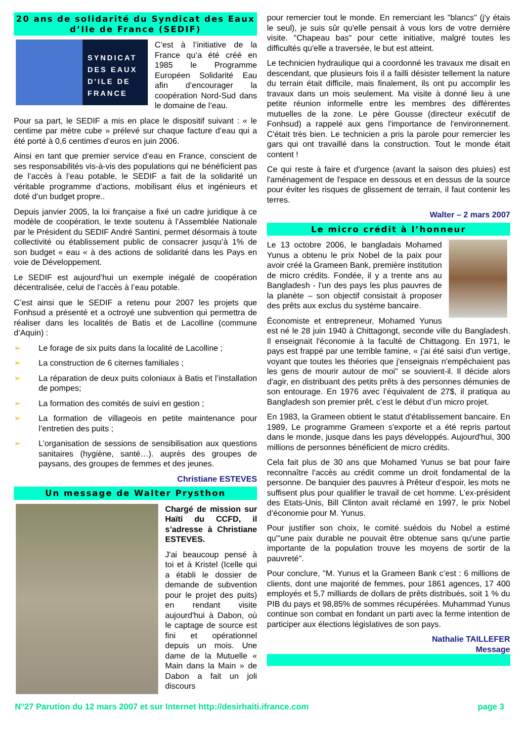20 ans de solidarité du Syndicat des Eaux d’Ile de France (SEDIF)
SYNDICAT DES EAUX D'ILE DE FRANCE
C’est à l’initiative de la France qu’a été créé en 1985 le Programme Européen Solidarité Eau afin d’encourager la coopération Nord-Sud dans le domaine de l’eau.
Pour sa part, le SEDIF a mis en place le dispositif suivant : « le centime par mètre cube » prélevé sur chaque facture d’eau qui a été porté à 0,6 centimes d’euros en juin 2006.
Ainsi en tant que premier service d’eau en France, conscient de ses responsabilités vis-à-vis des populations qui ne bénéficient pas de l’accès à l’eau potable, le SEDIF a fait de la solidarité un véritable programme d’actions, mobilisant élus et ingénieurs et doté d’un budget propre..
Depuis janvier 2005, la loi française a fixé un cadre juridique à ce modèle de coopération, le texte soutenu à l’Assemblée Nationale par le Président du SEDIF André Santini, permet désormais à toute collectivité ou établissement public de consacrer jusqu’à 1% de son budget « eau « à des actions de solidarité dans les Pays en voie de Développement.
Le SEDIF est aujourd’hui un exemple inégalé de coopération décentralisée, celui de l’accès à l’eau potable.
C’est ainsi que le SEDIF a retenu pour 2007 les projets que Fonhsud a présenté et a octroyé une subvention qui permettra de réaliser dans les localités de Batis et de Lacolline (commune d’Aquin) :
➢ Le forage de six puits dans la localité de Lacolline ;
➢ La construction de 6 citernes familiales ;
➢ La réparation de deux puits coloniaux à Batis et l’installation de pompes;
➢ La formation des comités de suivi en gestion ;
➢ La formation de villageois en petite maintenance pour l’entretien des puits ;
➢ L’organisation de sessions de sensibilisation aux questions sanitaires (hygiène, santé…). auprès des groupes de paysans, des groupes de femmes et des jeunes.
Christiane ESTEVES
Un message de Walter Prysthon
Chargé de mission sur Haïti du CCFD, il s’adresse à Christiane ESTEVES.
J'ai beaucoup pensé à toi et à Kristel (Icelle qui a établi le dossier de demande de subvention pour le projet des puits) en rendant visite aujourd'hui à Dabon, où le captage de source est fini et opérationnel depuis un mois. Une dame de la Mutuelle « Main dans la Main » de Dabon a fait un joli discours
pour remercier tout le monde. En remerciant les "blancs" (j'y étais le seul), je suis sûr qu'elle pensait à vous lors de votre dernière visite. "Chapeau bas" pour cette initiative, malgré toutes les difficultés qu'elle a traversée, le but est atteint.
Le technicien hydraulique qui a coordonné les travaux me disait en descendant, que plusieurs fois il a failli désister tellement la nature du terrain était difficile, mais finalement, ils ont pu accomplir les travaux dans un mois seulement. Ma visite à donné lieu à une petite réunion informelle entre les membres des différentes mutuelles de la zone. Le père Gousse (directeur exécutif de Fonhsud) a rappelé aux gens l'importance de l'environnement. C'était très bien. Le technicien a pris la parole pour remercier les gars qui ont travaillé dans la construction. Tout le monde était content !
Ce qui reste à faire et d'urgence (avant la saison des pluies) est l'aménagement de l'espace en dessous et en dessus de la source pour éviter les risques de glissement de terrain, il faut contenir les terres.
Walter – 2 mars 2007
Le micro crédit à l’honneur
Le 13 octobre 2006, le bangladais Mohamed Yunus a obtenu le prix Nobel de la paix pour avoir créé la Grameen Bank, première institution de micro crédits. Fondée, il y a trente ans au Bangladesh - l'un des pays les plus pauvres de la planète – son objectif consistait à proposer des prêts aux exclus du système bancaire.
Économiste et entrepreneur, Mohamed Yunus est né le 28 juin 1940 à Chittagongt, seconde ville du Bangladesh. Il enseignait l'économie à la faculté de Chittagong. En 1971, le pays est frappé par une terrible famine, « j'ai été saisi d'un vertige, voyant que toutes les théories que j'enseignais n'empêchaient pas les gens de mourir autour de moi" se souvient-il. Il décide alors d'agir, en distribuant des petits prêts à des personnes démunies de son entourage. En 1976 avec l’équivalent de 27$, il pratiqua au Bangladesh son premier prêt, c’est le début d’un micro projet.
En 1983, la Grameen obtient le statut d'établissement bancaire. En 1989, Le programme Grameen s'exporte et a été repris partout dans le monde, jusque dans les pays développés. Aujourd'hui, 300 millions de personnes bénéficient de micro crédits.
Cela fait plus de 30 ans que Mohamed Yunus se bat pour faire reconnaître l'accès au crédit comme un droit fondamental de la personne. De banquier des pauvres à Prêteur d’espoir, les mots ne suffisent plus pour qualifier le travail de cet homme. L’ex-président des Etats-Unis, Bill Clinton avait réclamé en 1997, le prix Nobel d’économie pour M. Yunus.
Pour justifier son choix, le comité suédois du Nobel a estimé qu'"une paix durable ne pouvait être obtenue sans qu'une partie importante de la population trouve les moyens de sortir de la pauvreté".
Pour conclure, "M. Yunus et la Grameen Bank c’est : 6 millions de clients, dont une majorité de femmes, pour 1861 agences, 17 400 employés et 5,7 milliards de dollars de prêts distribués, soit 1 % du PIB du pays et 98,85% de sommes récupérées. Muhammad Yunus continue son combat en fondant un parti avec la ferme intention de participer aux élections législatives de son pays.
Nathalie TAILLEFER
Message
N°27 Parution du 12 mars 2007 et sur Internet http://desirhaiti.ifrance.com page 3